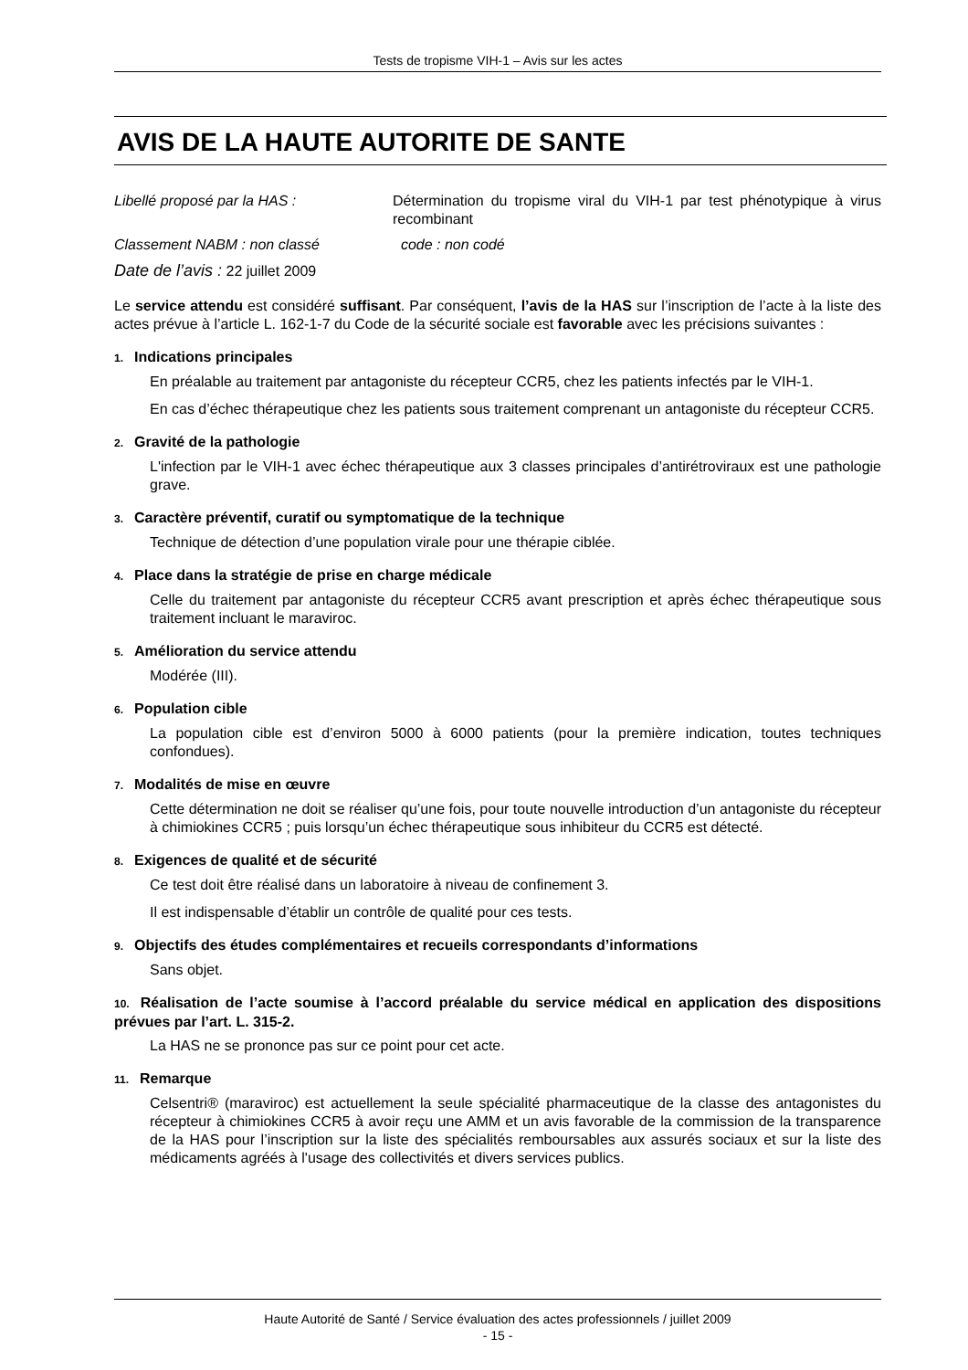Tests de tropisme VIH-1 – Avis sur les actes
AVIS DE LA HAUTE AUTORITE DE SANTE
Libellé proposé par la HAS : Détermination du tropisme viral du VIH-1 par test phénotypique à virus recombinant
Classement NABM : non classé code : non codé
Date de l’avis : 22 juillet 2009
Le service attendu est considéré suffisant. Par conséquent, l’avis de la HAS sur l’inscription de l’acte à la liste des actes prévue à l’article L. 162-1-7 du Code de la sécurité sociale est favorable avec les précisions suivantes :
1. Indications principales
En préalable au traitement par antagoniste du récepteur CCR5, chez les patients infectés par le VIH-1.
En cas d’échec thérapeutique chez les patients sous traitement comprenant un antagoniste du récepteur CCR5.
2. Gravité de la pathologie
L'infection par le VIH-1 avec échec thérapeutique aux 3 classes principales d’antirétroviraux est une pathologie grave.
3. Caractère préventif, curatif ou symptomatique de la technique
Technique de détection d’une population virale pour une thérapie ciblée.
4. Place dans la stratégie de prise en charge médicale
Celle du traitement par antagoniste du récepteur CCR5 avant prescription et après échec thérapeutique sous traitement incluant le maraviroc.
5. Amélioration du service attendu
Modérée (III).
6. Population cible
La population cible est d’environ 5000 à 6000 patients (pour la première indication, toutes techniques confondues).
7. Modalités de mise en œuvre
Cette détermination ne doit se réaliser qu’une fois, pour toute nouvelle introduction d’un antagoniste du récepteur à chimiokines CCR5 ; puis lorsqu’un échec thérapeutique sous inhibiteur du CCR5 est détecté.
8. Exigences de qualité et de sécurité
Ce test doit être réalisé dans un laboratoire à niveau de confinement 3.
Il est indispensable d’établir un contrôle de qualité pour ces tests.
9. Objectifs des études complémentaires et recueils correspondants d’informations
Sans objet.
10. Réalisation de l’acte soumise à l’accord préalable du service médical en application des dispositions prévues par l’art. L. 315-2.
La HAS ne se prononce pas sur ce point pour cet acte.
11. Remarque
Celsentri® (maraviroc) est actuellement la seule spécialité pharmaceutique de la classe des antagonistes du récepteur à chimiokines CCR5 à avoir reçu une AMM et un avis favorable de la commission de la transparence de la HAS pour l’inscription sur la liste des spécialités remboursables aux assurés sociaux et sur la liste des médicaments agréés à l'usage des collectivités et divers services publics.
Haute Autorité de Santé / Service évaluation des actes professionnels / juillet 2009
- 15 -